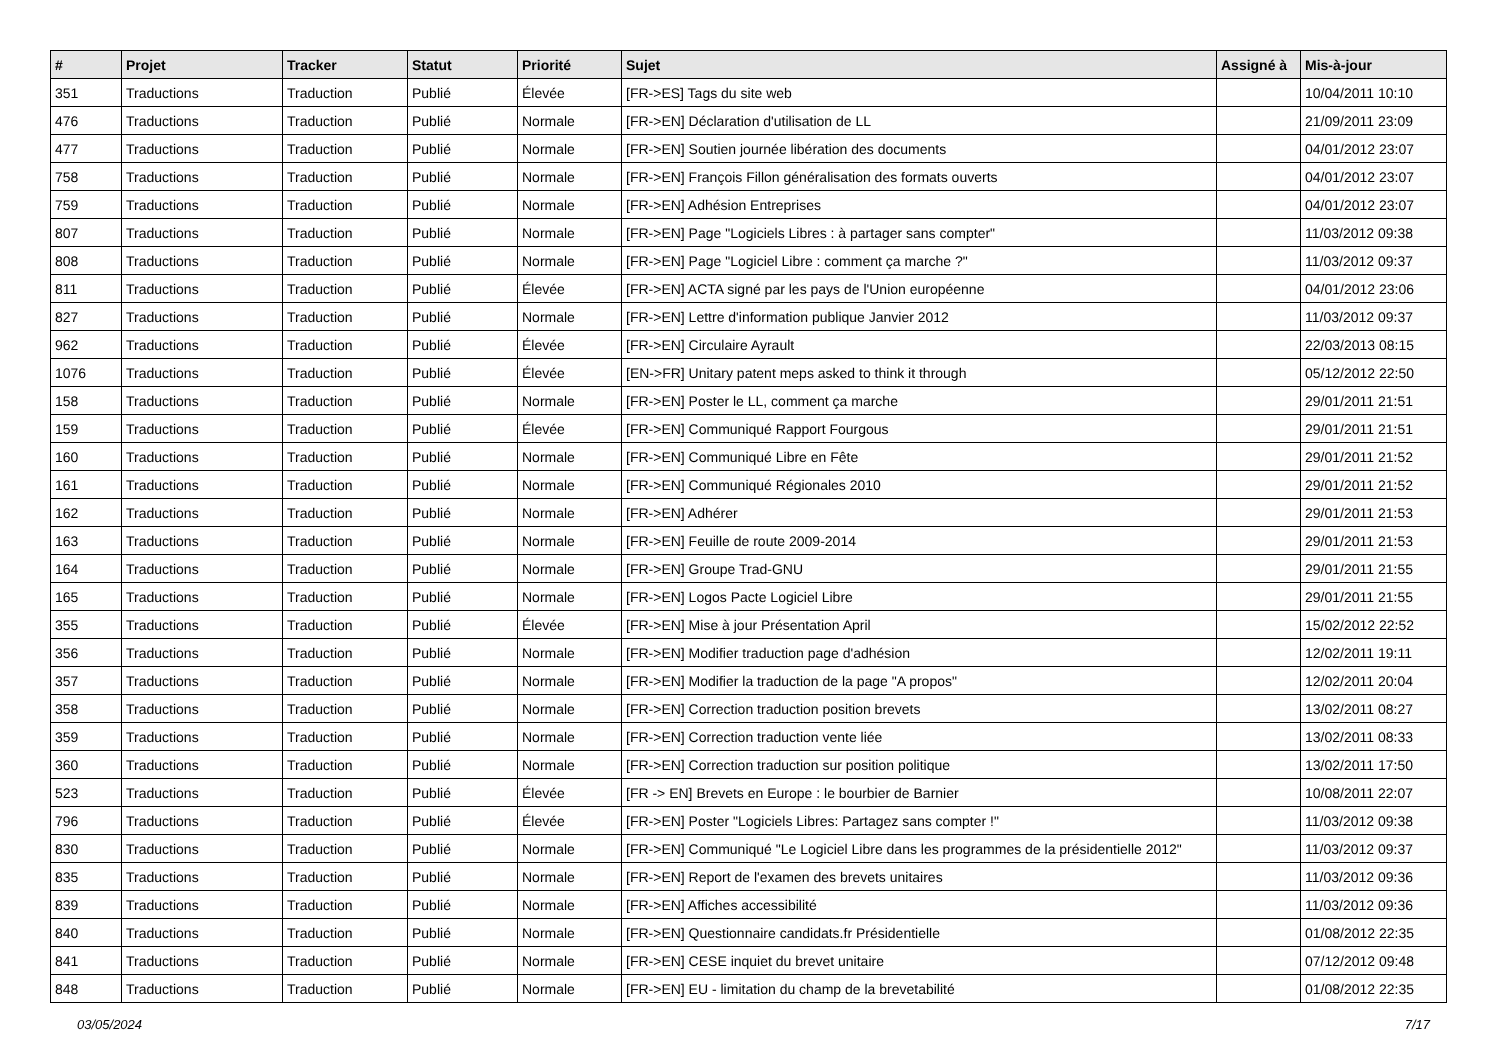| # | Projet | Tracker | Statut | Priorité | Sujet | Assigné à | Mis-à-jour |
| --- | --- | --- | --- | --- | --- | --- | --- |
| 351 | Traductions | Traduction | Publié | Élevée | [FR->ES] Tags du site web | | 10/04/2011 10:10 |
| 476 | Traductions | Traduction | Publié | Normale | [FR->EN] Déclaration d'utilisation de LL | | 21/09/2011 23:09 |
| 477 | Traductions | Traduction | Publié | Normale | [FR->EN] Soutien journée libération des documents | | 04/01/2012 23:07 |
| 758 | Traductions | Traduction | Publié | Normale | [FR->EN] François Fillon généralisation des formats ouverts | | 04/01/2012 23:07 |
| 759 | Traductions | Traduction | Publié | Normale | [FR->EN] Adhésion Entreprises | | 04/01/2012 23:07 |
| 807 | Traductions | Traduction | Publié | Normale | [FR->EN] Page "Logiciels Libres : à partager sans compter" | | 11/03/2012 09:38 |
| 808 | Traductions | Traduction | Publié | Normale | [FR->EN] Page "Logiciel Libre : comment ça marche ?" | | 11/03/2012 09:37 |
| 811 | Traductions | Traduction | Publié | Élevée | [FR->EN] ACTA signé par les pays de l'Union européenne | | 04/01/2012 23:06 |
| 827 | Traductions | Traduction | Publié | Normale | [FR->EN] Lettre d'information publique Janvier 2012 | | 11/03/2012 09:37 |
| 962 | Traductions | Traduction | Publié | Élevée | [FR->EN] Circulaire Ayrault | | 22/03/2013 08:15 |
| 1076 | Traductions | Traduction | Publié | Élevée | [EN->FR] Unitary patent meps asked to think it through | | 05/12/2012 22:50 |
| 158 | Traductions | Traduction | Publié | Normale | [FR->EN] Poster le LL, comment ça marche | | 29/01/2011 21:51 |
| 159 | Traductions | Traduction | Publié | Élevée | [FR->EN] Communiqué Rapport Fourgous | | 29/01/2011 21:51 |
| 160 | Traductions | Traduction | Publié | Normale | [FR->EN] Communiqué Libre en Fête | | 29/01/2011 21:52 |
| 161 | Traductions | Traduction | Publié | Normale | [FR->EN] Communiqué Régionales 2010 | | 29/01/2011 21:52 |
| 162 | Traductions | Traduction | Publié | Normale | [FR->EN] Adhérer | | 29/01/2011 21:53 |
| 163 | Traductions | Traduction | Publié | Normale | [FR->EN] Feuille de route 2009-2014 | | 29/01/2011 21:53 |
| 164 | Traductions | Traduction | Publié | Normale | [FR->EN] Groupe Trad-GNU | | 29/01/2011 21:55 |
| 165 | Traductions | Traduction | Publié | Normale | [FR->EN] Logos Pacte Logiciel Libre | | 29/01/2011 21:55 |
| 355 | Traductions | Traduction | Publié | Élevée | [FR->EN] Mise à jour Présentation April | | 15/02/2012 22:52 |
| 356 | Traductions | Traduction | Publié | Normale | [FR->EN] Modifier traduction page d'adhésion | | 12/02/2011 19:11 |
| 357 | Traductions | Traduction | Publié | Normale | [FR->EN] Modifier la traduction de la page "A propos" | | 12/02/2011 20:04 |
| 358 | Traductions | Traduction | Publié | Normale | [FR->EN] Correction traduction position brevets | | 13/02/2011 08:27 |
| 359 | Traductions | Traduction | Publié | Normale | [FR->EN] Correction traduction vente liée | | 13/02/2011 08:33 |
| 360 | Traductions | Traduction | Publié | Normale | [FR->EN] Correction traduction sur position politique | | 13/02/2011 17:50 |
| 523 | Traductions | Traduction | Publié | Élevée | [FR -> EN] Brevets en Europe : le bourbier de Barnier | | 10/08/2011 22:07 |
| 796 | Traductions | Traduction | Publié | Élevée | [FR->EN] Poster "Logiciels Libres: Partagez sans compter !" | | 11/03/2012 09:38 |
| 830 | Traductions | Traduction | Publié | Normale | [FR->EN] Communiqué "Le Logiciel Libre dans les programmes de la présidentielle 2012" | | 11/03/2012 09:37 |
| 835 | Traductions | Traduction | Publié | Normale | [FR->EN] Report de l'examen des brevets unitaires | | 11/03/2012 09:36 |
| 839 | Traductions | Traduction | Publié | Normale | [FR->EN] Affiches accessibilité | | 11/03/2012 09:36 |
| 840 | Traductions | Traduction | Publié | Normale | [FR->EN] Questionnaire candidats.fr Présidentielle | | 01/08/2012 22:35 |
| 841 | Traductions | Traduction | Publié | Normale | [FR->EN] CESE inquiet du brevet unitaire | | 07/12/2012 09:48 |
| 848 | Traductions | Traduction | Publié | Normale | [FR->EN] EU - limitation du champ de la brevetabilité | | 01/08/2012 22:35 |
03/05/2024 7/17